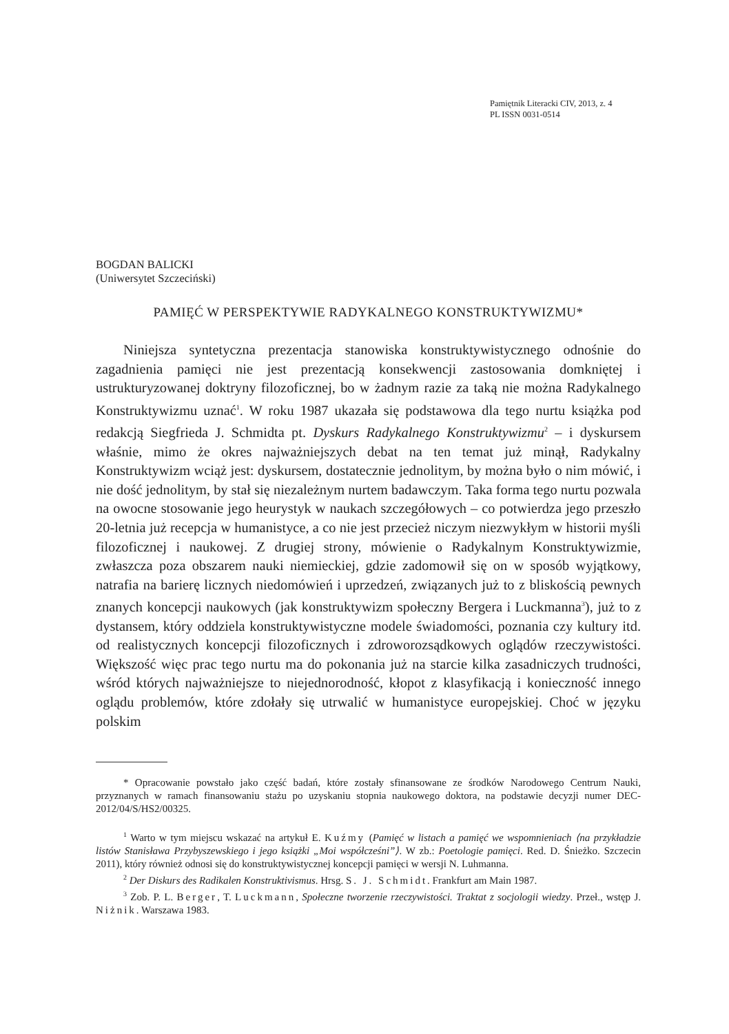Pamiętnik Literacki CIV, 2013, z. 4
PL ISSN 0031-0514
BOGDAN BALICKI
(Uniwersytet Szczeciński)
PAMIĘĆ W PERSPEKTYWIE RADYKALNEGO KONSTRUKTYWIZMU*
Niniejsza syntetyczna prezentacja stanowiska konstruktywistycznego odnośnie do zagadnienia pamięci nie jest prezentacją konsekwencji zastosowania domkniętej i ustrukturyzowanej doktryny filozoficznej, bo w żadnym razie za taką nie można Radykalnego Konstruktywizmu uznać<sup>1</sup>. W roku 1987 ukazała się podstawowa dla tego nurtu książka pod redakcją Siegfrieda J. Schmidta pt. Dyskurs Radykalnego Konstruktywizmu<sup>2</sup> – i dyskursem właśnie, mimo że okres najważniejszych debat na ten temat już minął, Radykalny Konstruktywizm wciąż jest: dyskursem, dostatecznie jednolitym, by można było o nim mówić, i nie dość jednolitym, by stał się niezależnym nurtem badawczym. Taka forma tego nurtu pozwala na owocne stosowanie jego heurystyk w naukach szczegółowych – co potwierdza jego przeszło 20-letnia już recepcja w humanistyce, a co nie jest przecież niczym niezwykłym w historii myśli filozoficznej i naukowej. Z drugiej strony, mówienie o Radykalnym Konstruktywizmie, zwłaszcza poza obszarem nauki niemieckiej, gdzie zadomowił się on w sposób wyjątkowy, natrafia na barierę licznych niedomówień i uprzedzeń, związanych już to z bliskością pewnych znanych koncepcji naukowych (jak konstruktywizm społeczny Bergera i Luckmanna<sup>3</sup>), już to z dystansem, który oddziela konstruktywistyczne modele świadomości, poznania czy kultury itd. od realistycznych koncepcji filozoficznych i zdroworozsądkowych oglądów rzeczywistości. Większość więc prac tego nurtu ma do pokonania już na starcie kilka zasadniczych trudności, wśród których najważniejsze to niejednorodność, kłopot z klasyfikacją i konieczność innego oglądu problemów, które zdołały się utrwalić w humanistyce europejskiej. Choć w języku polskim
* Opracowanie powstało jako część badań, które zostały sfinansowane ze środków Narodowego Centrum Nauki, przyznanych w ramach finansowaniu stażu po uzyskaniu stopnia naukowego doktora, na podstawie decyzji numer DEC-2012/04/S/HS2/00325.
<sup>1</sup> Warto w tym miejscu wskazać na artykuł E. Kuźmy (Pamięć w listach a pamięć we wspomnieniach ⟨na przykładzie listów Stanisława Przybyszewskiego i jego książki „Moi współcześni”⟩. W zb.: Poetologie pamięci. Red. D. Śnieżko. Szczecin 2011), który również odnosi się do konstruktywistycznej koncepcji pamięci w wersji N. Luhmanna.
<sup>2</sup> Der Diskurs des Radikalen Konstruktivismus. Hrsg. S. J. Schmidt. Frankfurt am Main 1987.
<sup>3</sup> Zob. P. L. Berger, T. Luckmann, Społeczne tworzenie rzeczywistości. Traktat z socjologii wiedzy. Przeł., wstęp J. Niżnik. Warszawa 1983.